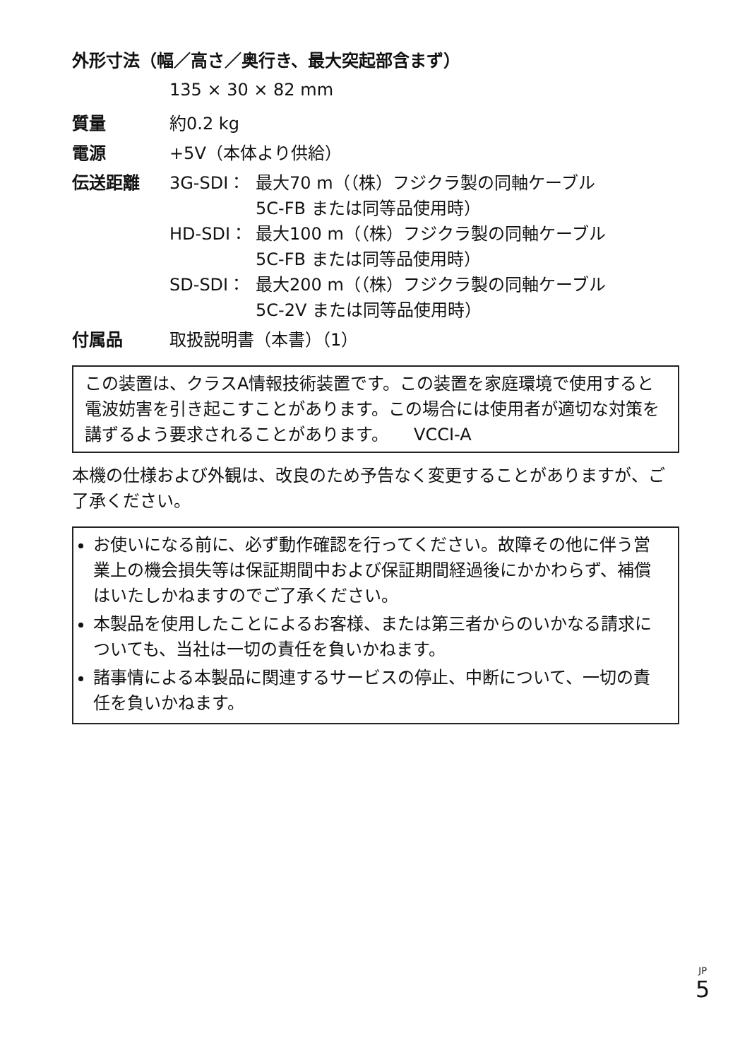外形寸法（幅／高さ／奥行き、最大突起部含まず）
135 × 30 × 82 mm
質量 約0.2 kg
電源 +5V（本体より供給）
伝送距離 3G-SDI： 最大70 m（（株）フジクラ製の同軸ケーブル
5C-FB または同等品使用時）
HD-SDI： 最大100 m（（株）フジクラ製の同軸ケーブル
5C-FB または同等品使用時）
SD-SDI： 最大200 m（（株）フジクラ製の同軸ケーブル
5C-2V または同等品使用時）
付属品 取扱説明書（本書）（1）
この装置は、クラスA情報技術装置です。この装置を家庭環境で使用すると電波妨害を引き起こすことがあります。この場合には使用者が適切な対策を講ずるよう要求されることがあります。　　VCCI-A
本機の仕様および外観は、改良のため予告なく変更することがありますが、ご了承ください。
お使いになる前に、必ず動作確認を行ってください。故障その他に伴う営業上の機会損失等は保証期間中および保証期間経過後にかかわらず、補償はいたしかねますのでご了承ください。
本製品を使用したことによるお客様、または第三者からのいかなる請求についても、当社は一切の責任を負いかねます。
諸事情による本製品に関連するサービスの停止、中断について、一切の責任を負いかねます。
JP
5